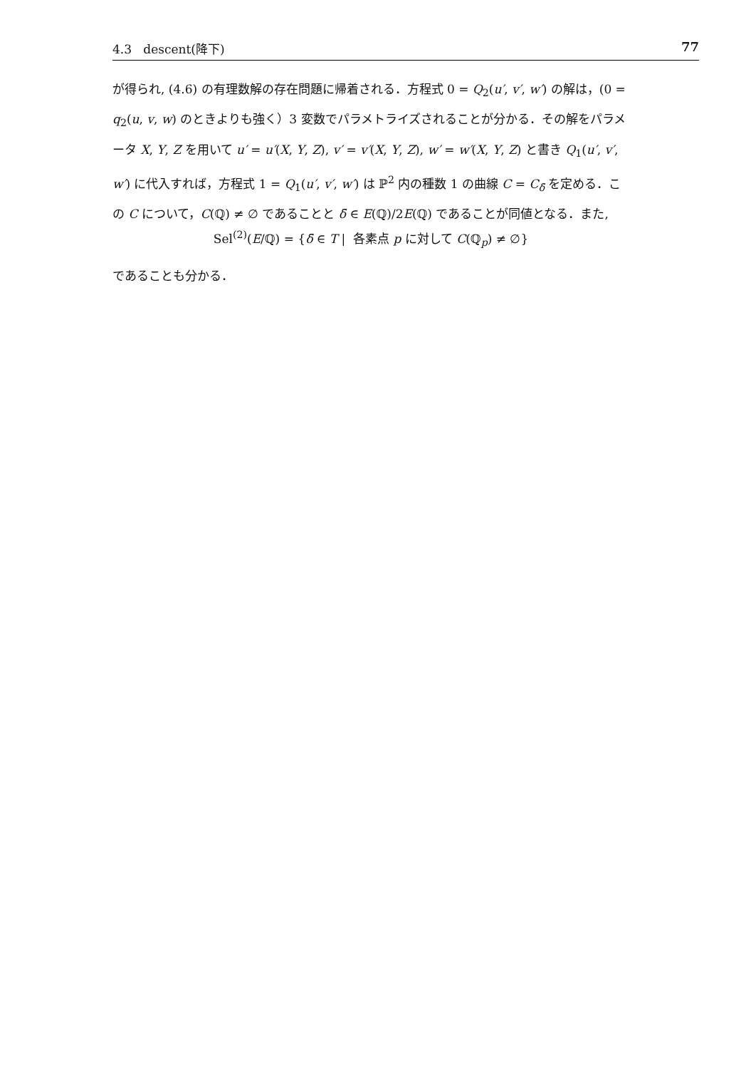4.3 descent(降下) 77
が得られ, (4.6) の有理数解の存在問題に帰着される．方程式 0 = Q<sub>2</sub>(u′, v′, w′) の解は，(0 = q<sub>2</sub>(u, v, w) のときよりも強く）3 変数でパラメトライズされることが分かる．その解をパラメータ X, Y, Z を用いて u′ = u′(X, Y, Z), v′ = v′(X, Y, Z), w′ = w′(X, Y, Z) と書き Q<sub>1</sub>(u′, v′, w′) に代入すれば，方程式 1 = Q<sub>1</sub>(u′, v′, w′) は ℙ<sup>2</sup> 内の種数 1 の曲線 C = C<sub>δ̄</sub> を定める．この C について，C(ℚ) ≠ ∅ であることと δ̄ ∈ E(ℚ)/2E(ℚ) であることが同値となる．また,
Sel<sup>(2)</sup>(E/ℚ) = {δ̄ ∈ T | 各素点 p に対して C(ℚ<sub>p</sub>) ≠ ∅}
であることも分かる．